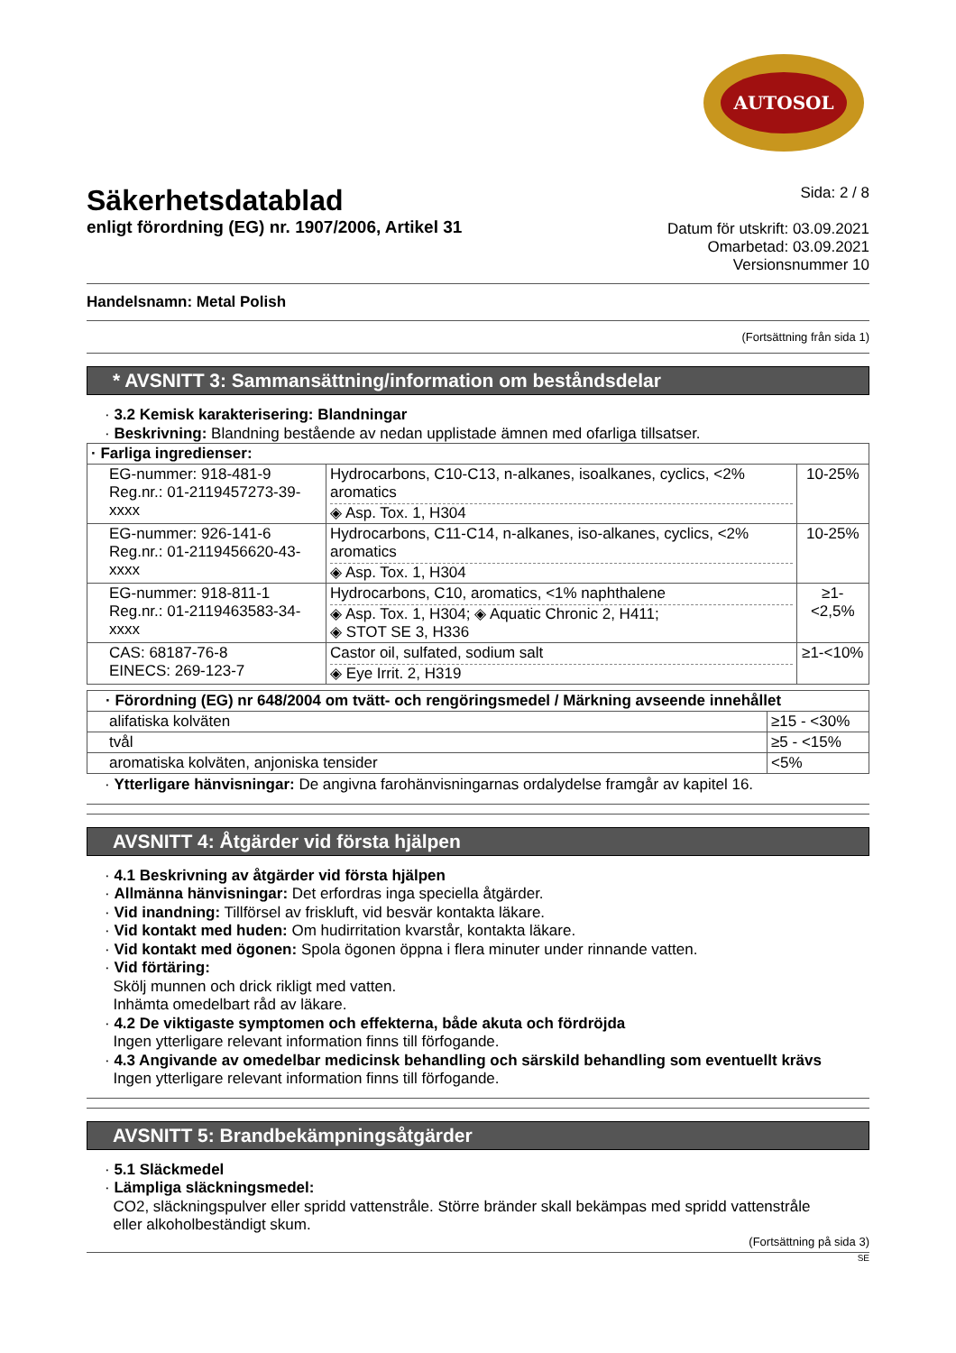AUTOSOL
Säkerhetsdatablad
enligt förordning (EG) nr. 1907/2006, Artikel 31
Sida: 2 / 8
Datum för utskrift: 03.09.2021
Omarbetad: 03.09.2021
Versionsnummer 10
Handelsnamn: Metal Polish
(Fortsättning från sida 1)
* AVSNITT 3: Sammansättning/information om beståndsdelar
· 3.2 Kemisk karakterisering: Blandningar
· Beskrivning: Blandning bestående av nedan upplistade ämnen med ofarliga tillsatser.
| · Farliga ingredienser: | | |
| EG-nummer: 918-481-9 Reg.nr.: 01-2119457273-39-xxxx | Hydrocarbons, C10-C13, n-alkanes, isoalkanes, cyclics, <2% aromatics ◈ Asp. Tox. 1, H304 | 10-25% |
| EG-nummer: 926-141-6 Reg.nr.: 01-2119456620-43-xxxx | Hydrocarbons, C11-C14, n-alkanes, iso-alkanes, cyclics, <2% aromatics ◈ Asp. Tox. 1, H304 | 10-25% |
| EG-nummer: 918-811-1 Reg.nr.: 01-2119463583-34-xxxx | Hydrocarbons, C10, aromatics, <1% naphthalene ◈ Asp. Tox. 1, H304; ◈ Aquatic Chronic 2, H411; ◈ STOT SE 3, H336 | ≥1-<2,5% |
| CAS: 68187-76-8 EINECS: 269-123-7 | Castor oil, sulfated, sodium salt ◈ Eye Irrit. 2, H319 | ≥1-<10% |
| · Förordning (EG) nr 648/2004 om tvätt- och rengöringsmedel / Märkning avseende innehållet | |
| alifatiska kolväten | ≥15 - <30% |
| tvål | ≥5 - <15% |
| aromatiska kolväten, anjoniska tensider | <5% |
· Ytterligare hänvisningar: De angivna farohänvisningarnas ordalydelse framgår av kapitel 16.
AVSNITT 4: Åtgärder vid första hjälpen
· 4.1 Beskrivning av åtgärder vid första hjälpen
· Allmänna hänvisningar: Det erfordras inga speciella åtgärder.
· Vid inandning: Tillförsel av friskluft, vid besvär kontakta läkare.
· Vid kontakt med huden: Om hudirritation kvarstår, kontakta läkare.
· Vid kontakt med ögonen: Spola ögonen öppna i flera minuter under rinnande vatten.
· Vid förtäring:
Skölj munnen och drick rikligt med vatten.
Inhämta omedelbart råd av läkare.
· 4.2 De viktigaste symptomen och effekterna, både akuta och fördröjda
Ingen ytterligare relevant information finns till förfogande.
· 4.3 Angivande av omedelbar medicinsk behandling och särskild behandling som eventuellt krävs
Ingen ytterligare relevant information finns till förfogande.
AVSNITT 5: Brandbekämpningsåtgärder
· 5.1 Släckmedel
· Lämpliga släckningsmedel:
CO2, släckningspulver eller spridd vattenstråle. Större bränder skall bekämpas med spridd vattenstråle
eller alkoholbeständigt skum.
(Fortsättning på sida 3)
SE